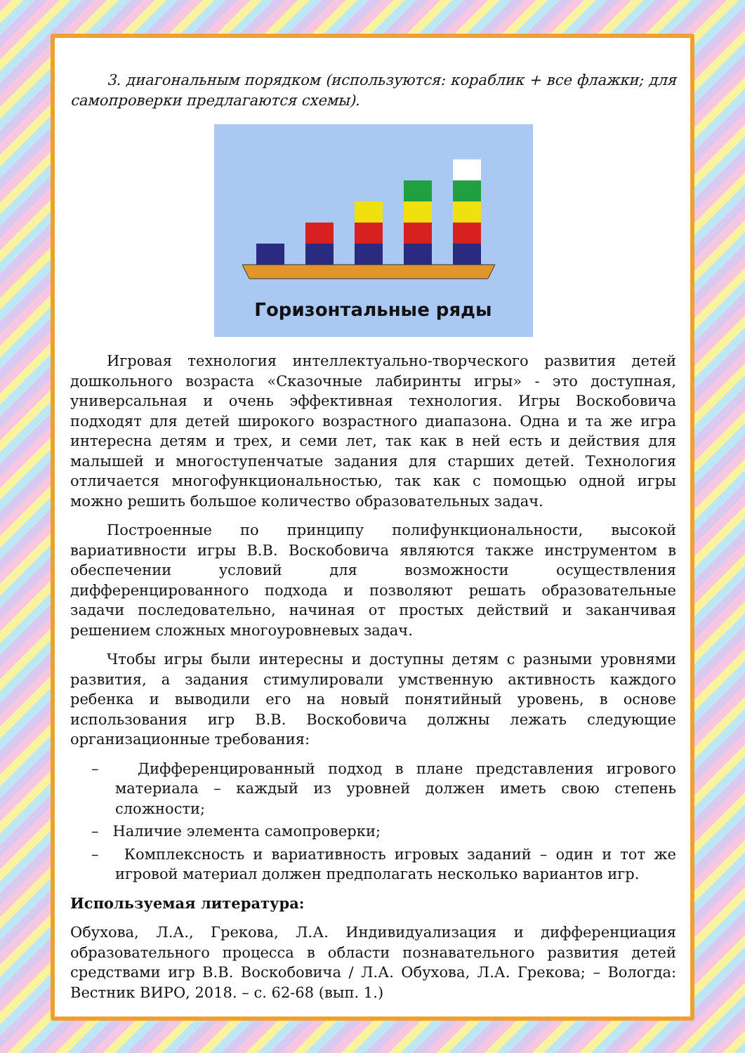3. диагональным порядком (используются: кораблик + все флажки; для самопроверки предлагаются схемы).
Горизонтальные ряды
Игровая технология интеллектуально-творческого развития детей дошкольного возраста «Сказочные лабиринты игры» - это доступная, универсальная и очень эффективная технология. Игры Воскобовича подходят для детей широкого возрастного диапазона. Одна и та же игра интересна детям и трех, и семи лет, так как в ней есть и действия для малышей и многоступенчатые задания для старших детей. Технология отличается многофункциональностью, так как с помощью одной игры можно решить большое количество образовательных задач.
Построенные по принципу полифункциональности, высокой вариативности игры В.В. Воскобовича являются также инструментом в обеспечении условий для возможности осуществления дифференцированного подхода и позволяют решать образовательные задачи последовательно, начиная от простых действий и заканчивая решением сложных многоуровневых задач.
Чтобы игры были интересны и доступны детям с разными уровнями развития, а задания стимулировали умственную активность каждого ребенка и выводили его на новый понятийный уровень, в основе использования игр В.В. Воскобовича должны лежать следующие организационные требования:
– Дифференцированный подход в плане представления игрового материала – каждый из уровней должен иметь свою степень сложности;
– Наличие элемента самопроверки;
– Комплексность и вариативность игровых заданий – один и тот же игровой материал должен предполагать несколько вариантов игр.
Используемая литература:
Обухова, Л.А., Грекова, Л.А. Индивидуализация и дифференциация образовательного процесса в области познавательного развития детей средствами игр В.В. Воскобовича / Л.А. Обухова, Л.А. Грекова; – Вологда: Вестник ВИРО, 2018. – с. 62-68 (вып. 1.)